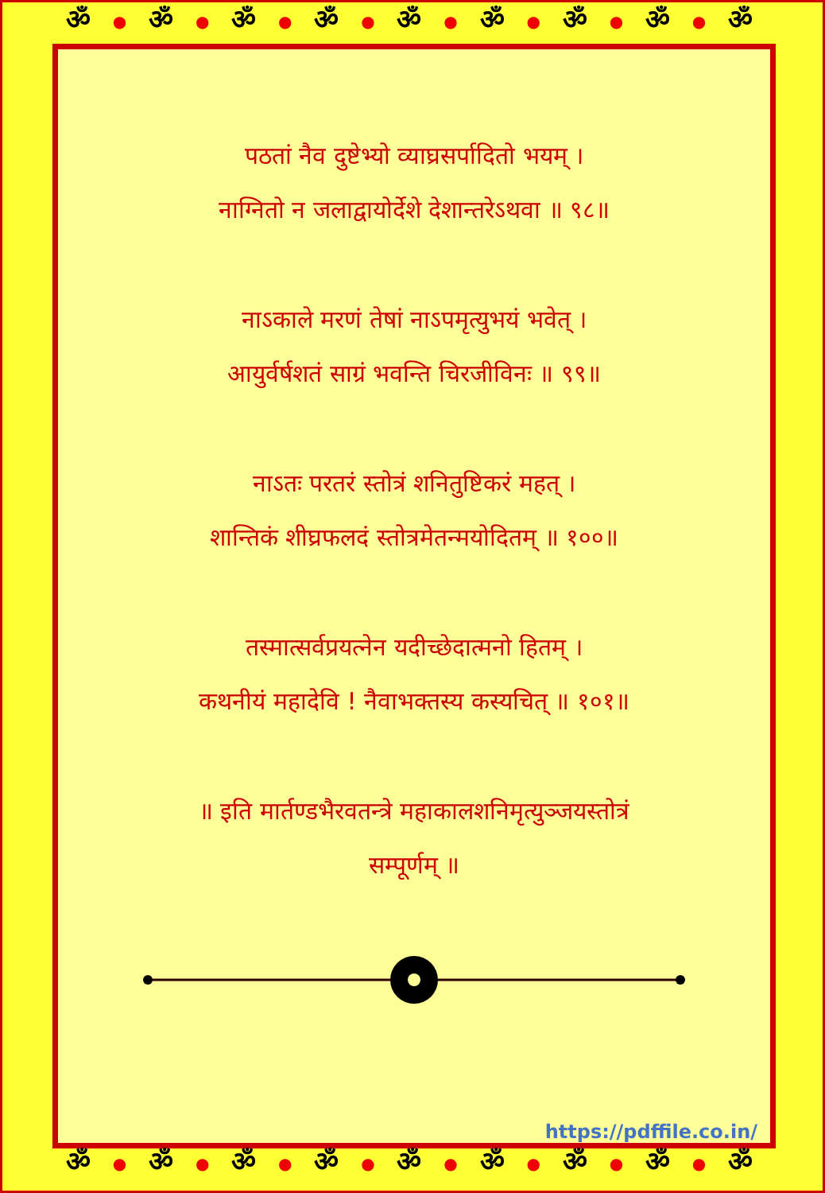ॐ ● ॐ ● ॐ ● ॐ ● ॐ ● ॐ ● ॐ ● ॐ ● ॐ
पठतां नैव दुष्टेभ्यो व्याघ्रसर्पादितो भयम् ।
नाग्नितो न जलाद्वायोर्देशे देशान्तरेऽथवा ॥ ९८॥
नाऽकाले मरणं तेषां नाऽपमृत्युभयं भवेत् ।
आयुर्वर्षशतं साग्रं भवन्ति चिरजीविनः ॥ ९९॥
नाऽतः परतरं स्तोत्रं शनितुष्टिकरं महत् ।
शान्तिकं शीघ्रफलदं स्तोत्रमेतन्मयोदितम् ॥ १००॥
तस्मात्सर्वप्रयत्नेन यदीच्छेदात्मनो हितम् ।
कथनीयं महादेवि ! नैवाभक्तस्य कस्यचित् ॥ १०१॥
॥ इति मार्तण्डभैरवतन्त्रे महाकालशनिमृत्युञ्जयस्तोत्रं
सम्पूर्णम् ॥
https://pdffile.co.in/
ॐ ● ॐ ● ॐ ● ॐ ● ॐ ● ॐ ● ॐ ● ॐ ● ॐ